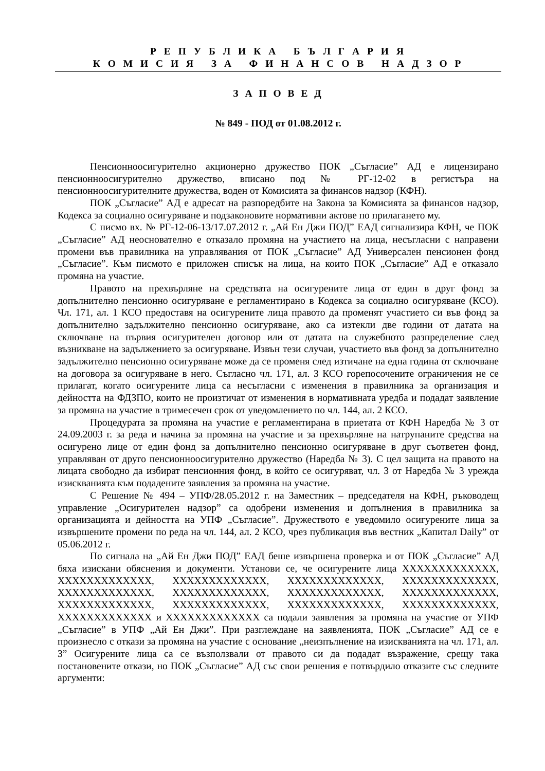Р Е П У Б Л И К А Б Ъ Л Г А Р И Я
К О М И С И Я З А Ф И Н А Н С О В Н А Д З О Р
З А П О В Е Д
№ 849 - ПОД от 01.08.2012 г.
Пенсионноосигурително акционерно дружество ПОК „Съгласие” АД е лицензирано пенсионноосигурително дружество, вписано под № РГ-12-02 в регистъра на пенсионноосигурителните дружества, воден от Комисията за финансов надзор (КФН).
ПОК „Съгласие” АД е адресат на разпоредбите на Закона за Комисията за финансов надзор, Кодекса за социално осигуряване и подзаконовите нормативни актове по прилагането му.
С писмо вх. № РГ-12-06-13/17.07.2012 г. „Ай Ен Джи ПОД” ЕАД сигнализира КФН, че ПОК „Съгласие” АД неоснователно е отказало промяна на участието на лица, несъгласни с направени промени във правилника на управлявания от ПОК „Съгласие” АД Универсален пенсионен фонд „Съгласие”. Към писмото е приложен списък на лица, на които ПОК „Съгласие” АД е отказало промяна на участие.
Правото на прехвърляне на средствата на осигурените лица от един в друг фонд за допълнително пенсионно осигуряване е регламентирано в Кодекса за социално осигуряване (КСО). Чл. 171, ал. 1 КСО предоставя на осигурените лица правото да променят участието си във фонд за допълнително задължително пенсионно осигуряване, ако са изтекли две години от датата на сключване на първия осигурителен договор или от датата на служебното разпределение след възникване на задължението за осигуряване. Извън тези случаи, участието във фонд за допълнително задължително пенсионно осигуряване може да се променя след изтичане на една година от сключване на договора за осигуряване в него. Съгласно чл. 171, ал. 3 КСО горепосочените ограничения не се прилагат, когато осигурените лица са несъгласни с изменения в правилника за организация и дейността на ФДЗПО, които не произтичат от изменения в нормативната уредба и подадат заявление за промяна на участие в тримесечен срок от уведомлението по чл. 144, ал. 2 КСО.
Процедурата за промяна на участие е регламентирана в приетата от КФН Наредба № 3 от 24.09.2003 г. за реда и начина за промяна на участие и за прехвърляне на натрупаните средства на осигурено лице от един фонд за допълнително пенсионно осигуряване в друг съответен фонд, управляван от друго пенсионноосигурително дружество (Наредба № 3). С цел защита на правото на лицата свободно да избират пенсионния фонд, в който се осигуряват, чл. 3 от Наредба № 3 урежда изискванията към подадените заявления за промяна на участие.
С Решение № 494 – УПФ/28.05.2012 г. на Заместник – председателя на КФН, ръководещ управление „Осигурителен надзор” са одобрени изменения и допълнения в правилника за организацията и дейността на УПФ „Съгласие”. Дружеството е уведомило осигурените лица за извършените промени по реда на чл. 144, ал. 2 КСО, чрез публикация във вестник „Капитал Daily” от 05.06.2012 г.
По сигнала на „Ай Ен Джи ПОД” ЕАД беше извършена проверка и от ПОК „Съгласие” АД бяха изискани обяснения и документи. Установи се, че осигурените лица XXXXXXXXXXXXX, XXXXXXXXXXXXX, XXXXXXXXXXXXX, XXXXXXXXXXXXX, XXXXXXXXXXXXX, XXXXXXXXXXXXX, XXXXXXXXXXXXX, XXXXXXXXXXXXX, XXXXXXXXXXXXX, XXXXXXXXXXXXX, XXXXXXXXXXXXX, XXXXXXXXXXXXX, XXXXXXXXXXXXX, XXXXXXXXXXXXX и XXXXXXXXXXXXX са подали заявления за промяна на участие от УПФ „Съгласие” в УПФ „Ай Ен Джи”. При разглеждане на заявленията, ПОК „Съгласие” АД се е произнесло с откази за промяна на участие с основание „неизпълнение на изискванията на чл. 171, ал. 3” Осигурените лица са се възползвали от правото си да подадат възражение, срещу така постановените откази, но ПОК „Съгласие” АД със свои решения е потвърдило отказите със следните аргументи: